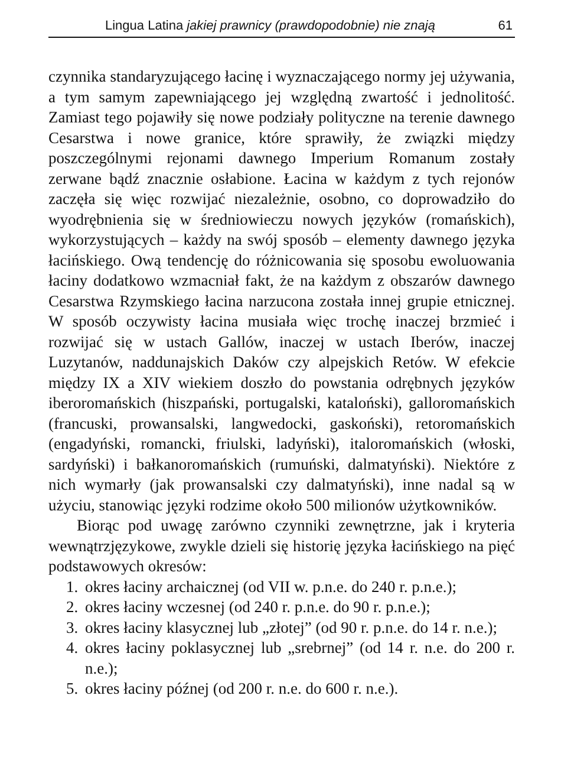Lingua Latina jakiej prawnicy (prawdopodobnie) nie znają 61
czynnika standaryzującego łacinę i wyznaczającego normy jej używania, a tym samym zapewniającego jej względną zwartość i jednolitość. Zamiast tego pojawiły się nowe podziały polityczne na terenie dawnego Cesarstwa i nowe granice, które sprawiły, że związki między poszczególnymi rejonami dawnego Imperium Romanum zostały zerwane bądź znacznie osłabione. Łacina w każdym z tych rejonów zaczęła się więc rozwijać niezależnie, osobno, co doprowadziło do wyodrębnienia się w średniowieczu nowych języków (romańskich), wykorzystujących – każdy na swój sposób – elementy dawnego języka łacińskiego. Ową tendencję do różnicowania się sposobu ewoluowania łaciny dodatkowo wzmacniał fakt, że na każdym z obszarów dawnego Cesarstwa Rzymskiego łacina narzucona została innej grupie etnicznej. W sposób oczywisty łacina musiała więc trochę inaczej brzmieć i rozwijać się w ustach Gallów, inaczej w ustach Iberów, inaczej Luzytanów, naddunajskich Daków czy alpejskich Retów. W efekcie między IX a XIV wiekiem doszło do powstania odrębnych języków iberoromańskich (hiszpański, portugalski, kataloński), galloromańskich (francuski, prowansalski, langwedocki, gaskoński), retoromańskich (engadyński, romancki, friulski, ladyński), italoromańskich (włoski, sardyński) i bałkanoromańskich (rumuński, dalmatyński). Niektóre z nich wymarły (jak prowansalski czy dalmatyński), inne nadal są w użyciu, stanowiąc języki rodzime około 500 milionów użytkowników.
Biorąc pod uwagę zarówno czynniki zewnętrzne, jak i kryteria wewnątrzjęzykowe, zwykle dzieli się historię języka łacińskiego na pięć podstawowych okresów:
1. okres łaciny archaicznej (od VII w. p.n.e. do 240 r. p.n.e.);
2. okres łaciny wczesnej (od 240 r. p.n.e. do 90 r. p.n.e.);
3. okres łaciny klasycznej lub „złotej” (od 90 r. p.n.e. do 14 r. n.e.);
4. okres łaciny poklasycznej lub „srebrnej” (od 14 r. n.e. do 200 r. n.e.);
5. okres łaciny późnej (od 200 r. n.e. do 600 r. n.e.).